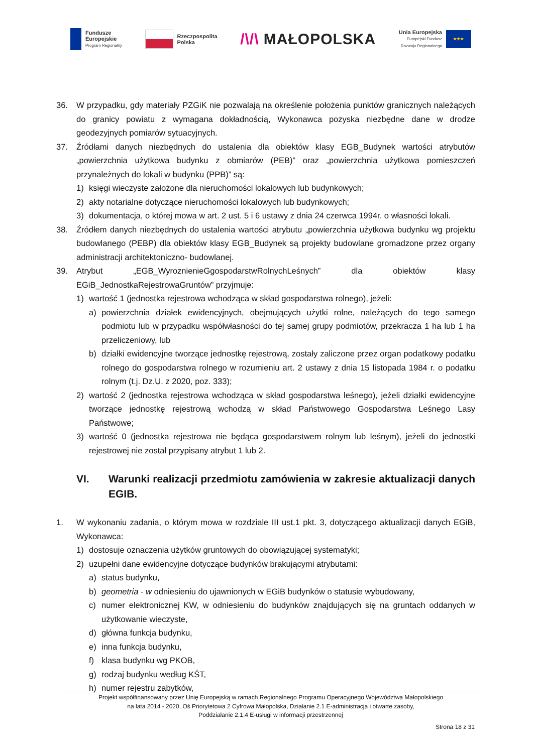Fundusze
Europejskie
Program Regionalny
Rzeczpospolita
Polska
/\/\ MAŁOPOLSKA
Unia Europejska
Europejski Fundusz
Rozwoju Regionalnego
★★★
36. W przypadku, gdy materiały PZGiK nie pozwalają na określenie położenia punktów granicznych należących do granicy powiatu z wymagana dokładnością, Wykonawca pozyska niezbędne dane w drodze geodezyjnych pomiarów sytuacyjnych.
37. Źródłami danych niezbędnych do ustalenia dla obiektów klasy EGB_Budynek wartości atrybutów „powierzchnia użytkowa budynku z obmiarów (PEB)” oraz „powierzchnia użytkowa pomieszczeń przynależnych do lokali w budynku (PPB)” są:
1) księgi wieczyste założone dla nieruchomości lokalowych lub budynkowych;
2) akty notarialne dotyczące nieruchomości lokalowych lub budynkowych;
3) dokumentacja, o której mowa w art. 2 ust. 5 i 6 ustawy z dnia 24 czerwca 1994r. o własności lokali.
38. Źródłem danych niezbędnych do ustalenia wartości atrybutu „powierzchnia użytkowa budynku wg projektu budowlanego (PEBP) dla obiektów klasy EGB_Budynek są projekty budowlane gromadzone przez organy administracji architektoniczno- budowlanej.
39. Atrybut „EGB_WyroznienieGgospodarstwRolnychLeśnych” dla obiektów klasy EGiB_JednostkaRejestrowaGruntów” przyjmuje:
1) wartość 1 (jednostka rejestrowa wchodząca w skład gospodarstwa rolnego), jeżeli:
a) powierzchnia działek ewidencyjnych, obejmujących użytki rolne, należących do tego samego podmiotu lub w przypadku współwłasności do tej samej grupy podmiotów, przekracza 1 ha lub 1 ha przeliczeniowy, lub
b) działki ewidencyjne tworzące jednostkę rejestrową, zostały zaliczone przez organ podatkowy podatku rolnego do gospodarstwa rolnego w rozumieniu art. 2 ustawy z dnia 15 listopada 1984 r. o podatku rolnym (t.j. Dz.U. z 2020, poz. 333);
2) wartość 2 (jednostka rejestrowa wchodząca w skład gospodarstwa leśnego), jeżeli działki ewidencyjne tworzące jednostkę rejestrową wchodzą w skład Państwowego Gospodarstwa Leśnego Lasy Państwowe;
3) wartość 0 (jednostka rejestrowa nie będąca gospodarstwem rolnym lub leśnym), jeżeli do jednostki rejestrowej nie został przypisany atrybut 1 lub 2.
VI. Warunki realizacji przedmiotu zamówienia w zakresie aktualizacji danych EGIB.
1. W wykonaniu zadania, o którym mowa w rozdziale III ust.1 pkt. 3, dotyczącego aktualizacji danych EGiB, Wykonawca:
1) dostosuje oznaczenia użytków gruntowych do obowiązującej systematyki;
2) uzupełni dane ewidencyjne dotyczące budynków brakującymi atrybutami:
a) status budynku,
b) geometria - w odniesieniu do ujawnionych w EGiB budynków o statusie wybudowany,
c) numer elektronicznej KW, w odniesieniu do budynków znajdujących się na gruntach oddanych w użytkowanie wieczyste,
d) główna funkcja budynku,
e) inna funkcja budynku,
f) klasa budynku wg PKOB,
g) rodzaj budynku według KŚT,
h) numer rejestru zabytków,
Projekt współfinansowany przez Unię Europejską w ramach Regionalnego Programu Operacyjnego Województwa Małopolskiego
na lata 2014 - 2020, Oś Priorytetowa 2 Cyfrowa Małopolska, Działanie 2.1 E-administracja i otwarte zasoby,
Poddziałanie 2.1.4 E-usługi w informacji przestrzennej
Strona 18 z 31